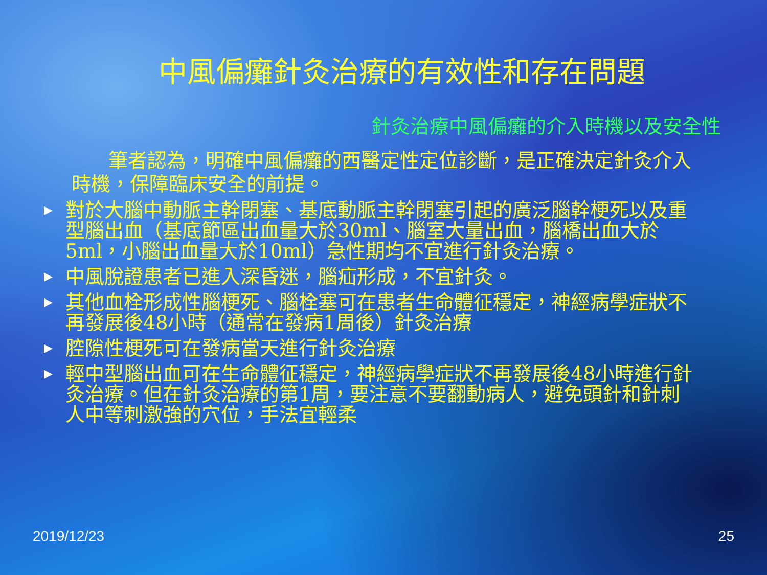中風偏癱針灸治療的有效性和存在問題
針灸治療中風偏癱的介入時機以及安全性
筆者認為，明確中風偏癱的西醫定性定位診斷，是正確決定針灸介入時機，保障臨床安全的前提。
▶ 對於大腦中動脈主幹閉塞、基底動脈主幹閉塞引起的廣泛腦幹梗死以及重型腦出血（基底節區出血量大於30ml、腦室大量出血，腦橋出血大於5ml，小腦出血量大於10ml）急性期均不宜進行針灸治療。
▶ 中風脫證患者已進入深昏迷，腦疝形成，不宜針灸。
▶ 其他血栓形成性腦梗死、腦栓塞可在患者生命體征穩定，神經病學症狀不再發展後48小時（通常在發病1周後）針灸治療
▶ 腔隙性梗死可在發病當天進行針灸治療
▶ 輕中型腦出血可在生命體征穩定，神經病學症狀不再發展後48小時進行針灸治療。但在針灸治療的第1周，要注意不要翻動病人，避免頭針和針刺人中等刺激強的穴位，手法宜輕柔
2019/12/23 25